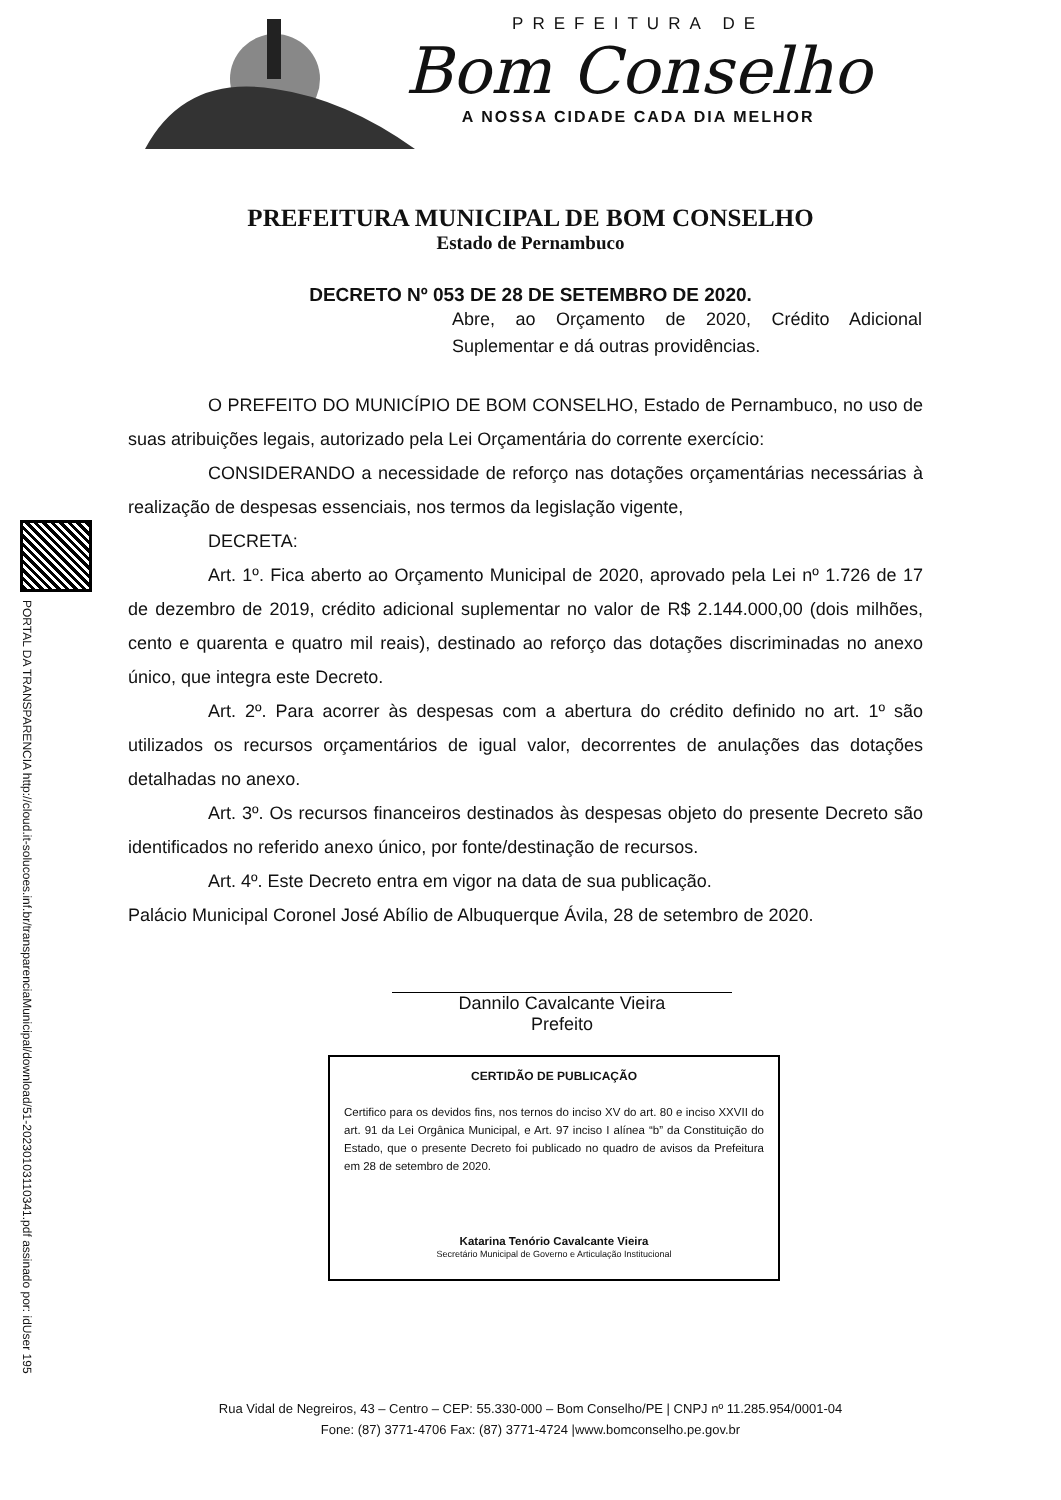PREFEITURA DE
Bom Conselho
A NOSSA CIDADE CADA DIA MELHOR
PREFEITURA MUNICIPAL DE BOM CONSELHO
Estado de Pernambuco
DECRETO Nº 053 DE 28 DE SETEMBRO DE 2020.
Abre, ao Orçamento de 2020, Crédito Adicional Suplementar e dá outras providências.
PORTAL DA TRANSPARENCIA http://cloud.it-solucoes.inf.br/transparenciaMunicipal/download/51-20230103110341.pdf assinado por: idUser 195
O PREFEITO DO MUNICÍPIO DE BOM CONSELHO, Estado de Pernambuco, no uso de suas atribuições legais, autorizado pela Lei Orçamentária do corrente exercício:
CONSIDERANDO a necessidade de reforço nas dotações orçamentárias necessárias à realização de despesas essenciais, nos termos da legislação vigente,
DECRETA:
Art. 1º. Fica aberto ao Orçamento Municipal de 2020, aprovado pela Lei nº 1.726 de 17 de dezembro de 2019, crédito adicional suplementar no valor de R$ 2.144.000,00 (dois milhões, cento e quarenta e quatro mil reais), destinado ao reforço das dotações discriminadas no anexo único, que integra este Decreto.
Art. 2º. Para acorrer às despesas com a abertura do crédito definido no art. 1º são utilizados os recursos orçamentários de igual valor, decorrentes de anulações das dotações detalhadas no anexo.
Art. 3º. Os recursos financeiros destinados às despesas objeto do presente Decreto são identificados no referido anexo único, por fonte/destinação de recursos.
Art. 4º. Este Decreto entra em vigor na data de sua publicação.
Palácio Municipal Coronel José Abílio de Albuquerque Ávila, 28 de setembro de 2020.
Dannilo Cavalcante Vieira
Prefeito
CERTIDÃO DE PUBLICAÇÃO
Certifico para os devidos fins, nos ternos do inciso XV do art. 80 e inciso XXVII do art. 91 da Lei Orgânica Municipal, e Art. 97 inciso I alínea “b” da Constituição do Estado, que o presente Decreto foi publicado no quadro de avisos da Prefeitura em 28 de setembro de 2020.
Katarina Tenório Cavalcante Vieira
Secretário Municipal de Governo e Articulação Institucional
Rua Vidal de Negreiros, 43 – Centro – CEP: 55.330-000 – Bom Conselho/PE | CNPJ nº 11.285.954/0001-04
Fone: (87) 3771-4706 Fax: (87) 3771-4724 |www.bomconselho.pe.gov.br